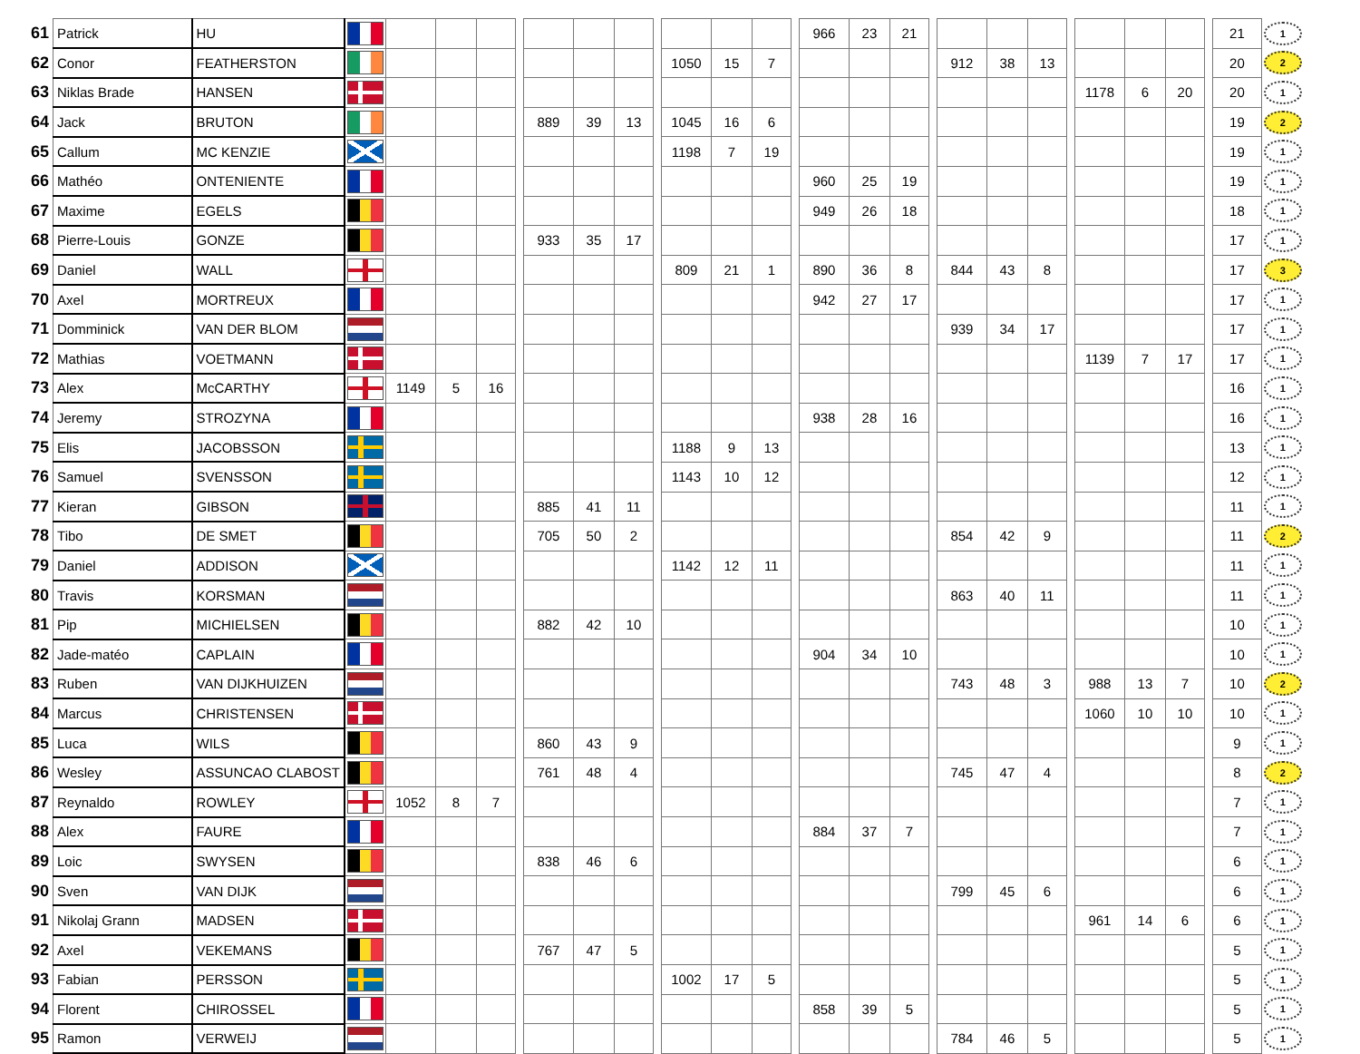| 61 | Patrick | HU | | | | | | | | | | | | | | 966 | 23 | 21 | | | | | | | | | | 21 | 1 |
| 62 | Conor | FEATHERSTON | | | | | | | | | | 1050 | 15 | 7 | | | | | | 912 | 38 | 13 | | | | | | 20 | 2 |
| 63 | Niklas Brade | HANSEN | | | | | | | | | | | | | | | | | | | | | | 1178 | 6 | 20 | | 20 | 1 |
| 64 | Jack | BRUTON | | | | | | 889 | 39 | 13 | | 1045 | 16 | 6 | | | | | | | | | | | | | | 19 | 2 |
| 65 | Callum | MC KENZIE | | | | | | | | | | 1198 | 7 | 19 | | | | | | | | | | | | | | 19 | 1 |
| 66 | Mathéo | ONTENIENTE | | | | | | | | | | | | | | 960 | 25 | 19 | | | | | | | | | | 19 | 1 |
| 67 | Maxime | EGELS | | | | | | | | | | | | | | 949 | 26 | 18 | | | | | | | | | | 18 | 1 |
| 68 | Pierre-Louis | GONZE | | | | | | 933 | 35 | 17 | | | | | | | | | | | | | | | | | | 17 | 1 |
| 69 | Daniel | WALL | | | | | | | | | | 809 | 21 | 1 | | 890 | 36 | 8 | | 844 | 43 | 8 | | | | | | 17 | 3 |
| 70 | Axel | MORTREUX | | | | | | | | | | | | | | 942 | 27 | 17 | | | | | | | | | | 17 | 1 |
| 71 | Domminick | VAN DER BLOM | | | | | | | | | | | | | | | | | | 939 | 34 | 17 | | | | | | 17 | 1 |
| 72 | Mathias | VOETMANN | | | | | | | | | | | | | | | | | | | | | | 1139 | 7 | 17 | | 17 | 1 |
| 73 | Alex | McCARTHY | | 1149 | 5 | 16 | | | | | | | | | | | | | | | | | | | | | | 16 | 1 |
| 74 | Jeremy | STROZYNA | | | | | | | | | | | | | | 938 | 28 | 16 | | | | | | | | | | 16 | 1 |
| 75 | Elis | JACOBSSON | | | | | | | | | | 1188 | 9 | 13 | | | | | | | | | | | | | | 13 | 1 |
| 76 | Samuel | SVENSSON | | | | | | | | | | 1143 | 10 | 12 | | | | | | | | | | | | | | 12 | 1 |
| 77 | Kieran | GIBSON | | | | | | 885 | 41 | 11 | | | | | | | | | | | | | | | | | | 11 | 1 |
| 78 | Tibo | DE SMET | | | | | | 705 | 50 | 2 | | | | | | | | | | 854 | 42 | 9 | | | | | | 11 | 2 |
| 79 | Daniel | ADDISON | | | | | | | | | | 1142 | 12 | 11 | | | | | | | | | | | | | | 11 | 1 |
| 80 | Travis | KORSMAN | | | | | | | | | | | | | | | | | | 863 | 40 | 11 | | | | | | 11 | 1 |
| 81 | Pip | MICHIELSEN | | | | | | 882 | 42 | 10 | | | | | | | | | | | | | | | | | | 10 | 1 |
| 82 | Jade-matéo | CAPLAIN | | | | | | | | | | | | | | 904 | 34 | 10 | | | | | | | | | | 10 | 1 |
| 83 | Ruben | VAN DIJKHUIZEN | | | | | | | | | | | | | | | | | | 743 | 48 | 3 | | 988 | 13 | 7 | | 10 | 2 |
| 84 | Marcus | CHRISTENSEN | | | | | | | | | | | | | | | | | | | | | | 1060 | 10 | 10 | | 10 | 1 |
| 85 | Luca | WILS | | | | | | 860 | 43 | 9 | | | | | | | | | | | | | | | | | | 9 | 1 |
| 86 | Wesley | ASSUNCAO CLABOST | | | | | | 761 | 48 | 4 | | | | | | | | | | 745 | 47 | 4 | | | | | | 8 | 2 |
| 87 | Reynaldo | ROWLEY | | 1052 | 8 | 7 | | | | | | | | | | | | | | | | | | | | | | 7 | 1 |
| 88 | Alex | FAURE | | | | | | | | | | | | | | 884 | 37 | 7 | | | | | | | | | | 7 | 1 |
| 89 | Loic | SWYSEN | | | | | | 838 | 46 | 6 | | | | | | | | | | | | | | | | | | 6 | 1 |
| 90 | Sven | VAN DIJK | | | | | | | | | | | | | | | | | | 799 | 45 | 6 | | | | | | 6 | 1 |
| 91 | Nikolaj Grann | MADSEN | | | | | | | | | | | | | | | | | | | | | | 961 | 14 | 6 | | 6 | 1 |
| 92 | Axel | VEKEMANS | | | | | | 767 | 47 | 5 | | | | | | | | | | | | | | | | | | 5 | 1 |
| 93 | Fabian | PERSSON | | | | | | | | | | 1002 | 17 | 5 | | | | | | | | | | | | | | 5 | 1 |
| 94 | Florent | CHIROSSEL | | | | | | | | | | | | | | 858 | 39 | 5 | | | | | | | | | | 5 | 1 |
| 95 | Ramon | VERWEIJ | | | | | | | | | | | | | | | | | | 784 | 46 | 5 | | | | | | 5 | 1 |